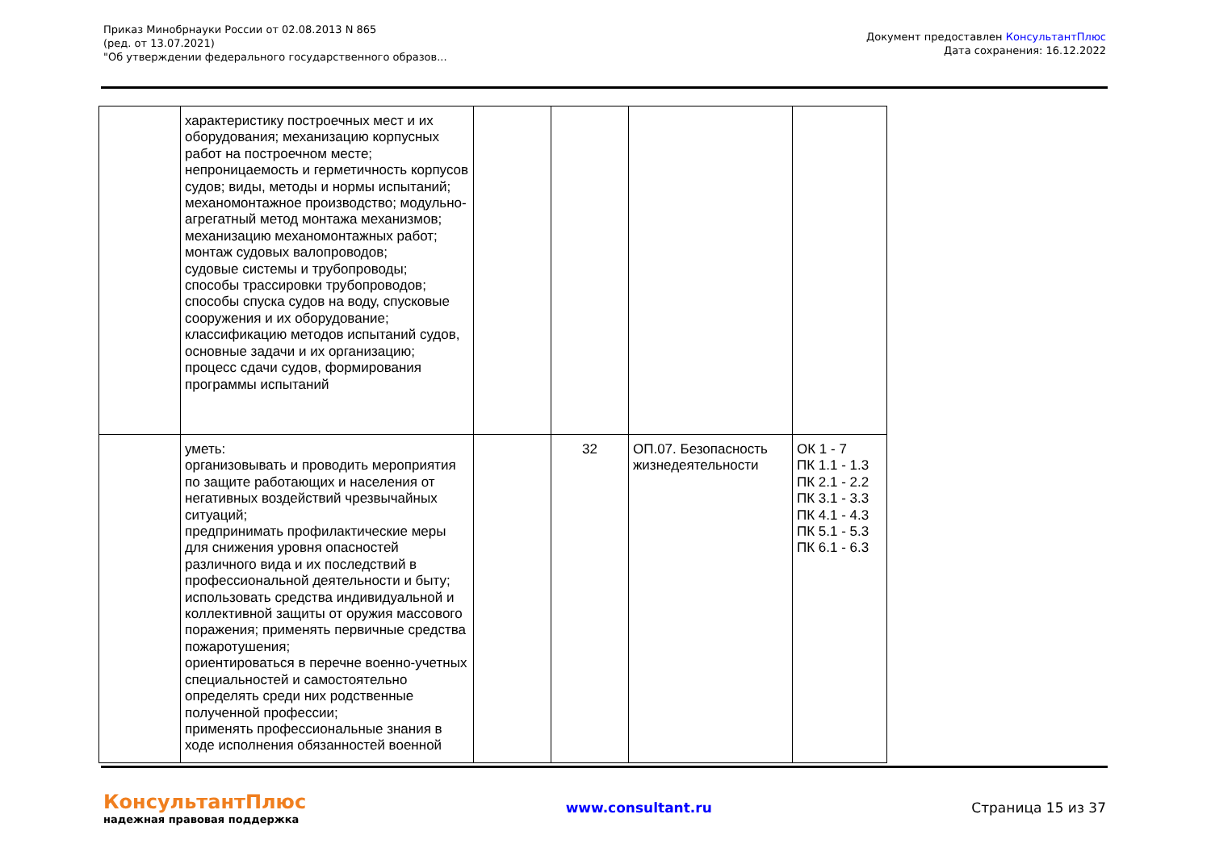Приказ Минобрнауки России от 02.08.2013 N 865
(ред. от 13.07.2021)
"Об утверждении федерального государственного образов...
Документ предоставлен КонсультантПлюс
Дата сохранения: 16.12.2022
| | характеристику построечных мест и их оборудования; механизацию корпусных работ на построечном месте; непроницаемость и герметичность корпусов судов; виды, методы и нормы испытаний; механомонтажное производство; модульно-агрегатный метод монтажа механизмов; механизацию механомонтажных работ; монтаж судовых валопроводов; судовые системы и трубопроводы; способы трассировки трубопроводов; способы спуска судов на воду, спусковые сооружения и их оборудование; классификацию методов испытаний судов, основные задачи и их организацию; процесс сдачи судов, формирования программы испытаний | | | | |
| | уметь: организовывать и проводить мероприятия по защите работающих и населения от негативных воздействий чрезвычайных ситуаций; предпринимать профилактические меры для снижения уровня опасностей различного вида и их последствий в профессиональной деятельности и быту; использовать средства индивидуальной и коллективной защиты от оружия массового поражения; применять первичные средства пожаротушения; ориентироваться в перечне военно-учетных специальностей и самостоятельно определять среди них родственные полученной профессии; применять профессиональные знания в ходе исполнения обязанностей военной | | 32 | ОП.07. Безопасность жизнедеятельности | ОК 1 - 7 ПК 1.1 - 1.3 ПК 2.1 - 2.2 ПК 3.1 - 3.3 ПК 4.1 - 4.3 ПК 5.1 - 5.3 ПК 6.1 - 6.3 |
КонсультантПлюс
надежная правовая поддержка
www.consultant.ru
Страница 15 из 37